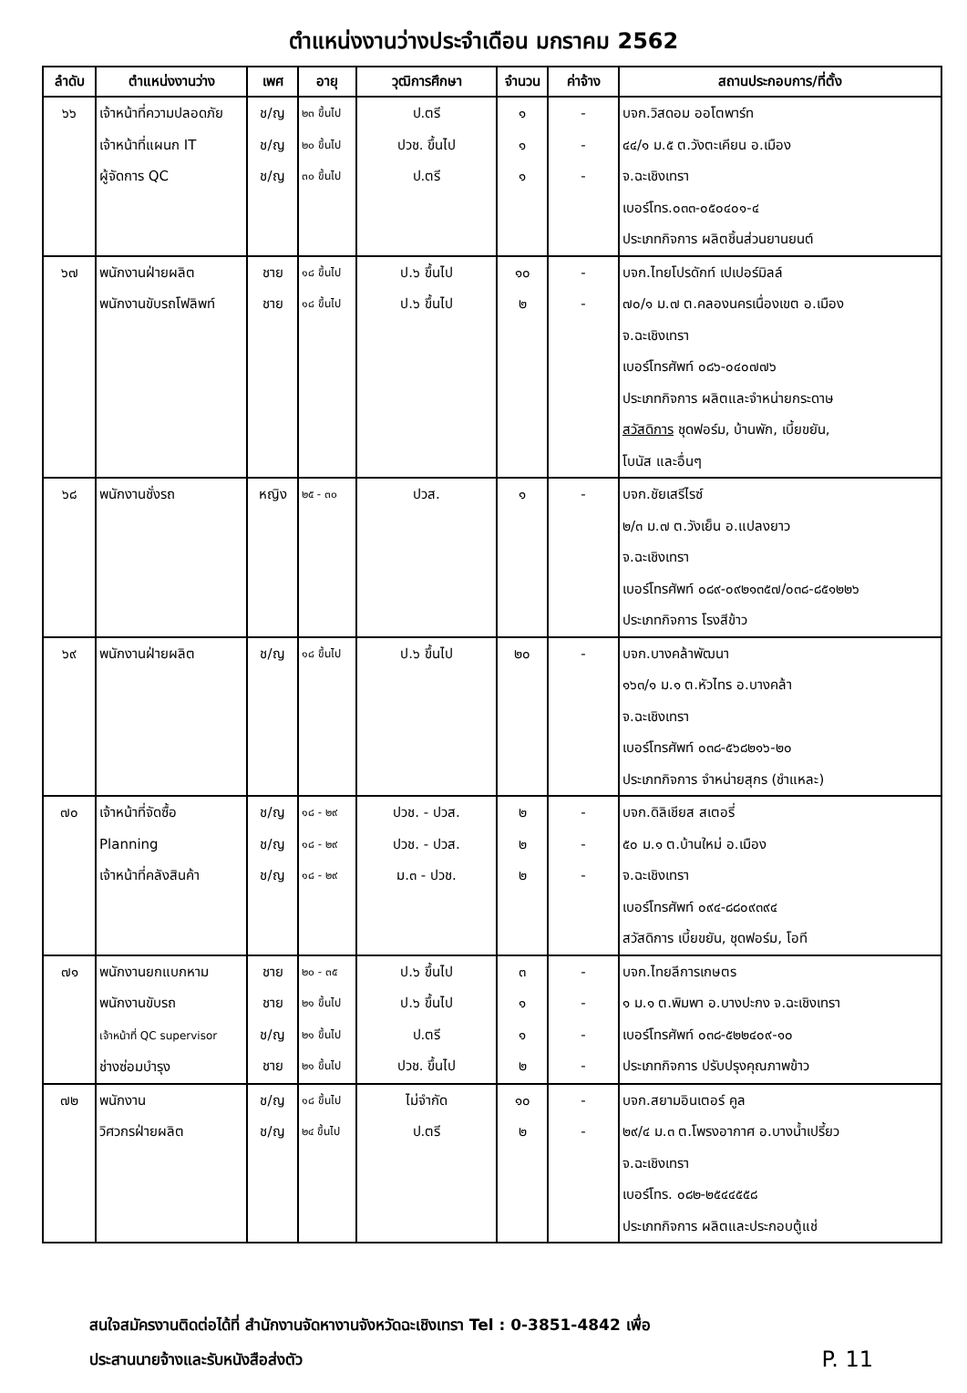ตำแหน่งงานว่างประจำเดือน มกราคม 2562
| ลำดับ | ตำแหน่งงานว่าง | เพศ | อายุ | วุฒิการศึกษา | จำนวน | ค่าจ้าง | สถานประกอบการ/ที่ตั้ง |
| --- | --- | --- | --- | --- | --- | --- | --- |
| ๖๖ | เจ้าหน้าที่ความปลอดภัย เจ้าหน้าที่แผนก IT ผู้จัดการ QC | ช/ญ ช/ญ ช/ญ | ๒๓ ขึ้นไป ๒๐ ขึ้นไป ๓๐ ขึ้นไป | ป.ตรี ปวช. ขึ้นไป ป.ตรี | ๑ ๑ ๑ | - - - | บจก.วิสดอม ออโตพาร์ท ๔๔/๑ ม.๕ ต.วังตะเคียน อ.เมือง จ.ฉะเชิงเทรา เบอร์โทร.๐๓๓-๐๕๐๔๐๑-๔ ประเภทกิจการ ผลิตชิ้นส่วนยานยนต์ |
| ๖๗ | พนักงานฝ่ายผลิต พนักงานขับรถโฟลิพท์ | ชาย ชาย | ๑๘ ขึ้นไป ๑๘ ขึ้นไป | ป.๖ ขึ้นไป ป.๖ ขึ้นไป | ๑๐ ๒ | - - | บจก.ไทยโปรดักท์ เปเปอร์มิลล์ ๗๐/๑ ม.๗ ต.คลองนครเนื่องเขต อ.เมือง จ.ฉะเชิงเทรา เบอร์โทรศัพท์ ๐๘๖-๐๔๐๗๗๖ ประเภทกิจการ ผลิตและจำหน่ายกระดาษ สวัสดิการ ชุดฟอร์ม, บ้านพัก, เบี้ยขยัน, โบนัส และอื่นๆ |
| ๖๘ | พนักงานชั่งรถ | หญิง | ๒๕ - ๓๐ | ปวส. | ๑ | - | บจก.ชัยเสรีไรซ์ ๒/๓ ม.๗ ต.วังเย็น อ.แปลงยาว จ.ฉะเชิงเทรา เบอร์โทรศัพท์ ๐๘๙-๐๙๒๑๓๕๗/๐๓๘-๘๕๑๒๒๖ ประเภทกิจการ โรงสีข้าว |
| ๖๙ | พนักงานฝ่ายผลิต | ช/ญ | ๑๘ ขึ้นไป | ป.๖ ขึ้นไป | ๒๐ | - | บจก.บางคล้าพัฒนา ๑๖๓/๑ ม.๑ ต.หัวไทร อ.บางคล้า จ.ฉะเชิงเทรา เบอร์โทรศัพท์ ๐๓๘-๕๖๘๒๑๖-๒๐ ประเภทกิจการ จำหน่ายสุกร (ชำแหละ) |
| ๗๐ | เจ้าหน้าที่จัดซื้อ Planning เจ้าหน้าที่คลังสินค้า | ช/ญ ช/ญ ช/ญ | ๑๘ - ๒๙ ๑๘ - ๒๙ ๑๘ - ๒๙ | ปวช. - ปวส. ปวช. - ปวส. ม.๓ - ปวช. | ๒ ๒ ๒ | - - - | บจก.ดิลิเชียส สเตอรี่ ๕๐ ม.๑ ต.บ้านใหม่ อ.เมือง จ.ฉะเชิงเทรา เบอร์โทรศัพท์ ๐๙๔-๘๘๐๙๓๙๔ สวัสดิการ เบี้ยขยัน, ชุดฟอร์ม, โอที |
| ๗๑ | พนักงานยกแบกหาม พนักงานขับรถ เจ้าหน้าที่ QC supervisor ช่างซ่อมบำรุง | ชาย ชาย ช/ญ ชาย | ๒๐ - ๓๕ ๒๑ ขึ้นไป ๒๑ ขึ้นไป ๒๑ ขึ้นไป | ป.๖ ขึ้นไป ป.๖ ขึ้นไป ป.ตรี ปวช. ขึ้นไป | ๓ ๑ ๑ ๒ | - - - - | บจก.ไทยลีการเกษตร ๑ ม.๑ ต.พิมพา อ.บางปะกง จ.ฉะเชิงเทรา เบอร์โทรศัพท์ ๐๓๘-๕๒๒๔๐๙-๑๐ ประเภทกิจการ ปรับปรุงคุณภาพข้าว |
| ๗๒ | พนักงาน วิศวกรฝ่ายผลิต | ช/ญ ช/ญ | ๑๘ ขึ้นไป ๒๔ ขึ้นไป | ไม่จำกัด ป.ตรี | ๑๐ ๒ | - - | บจก.สยามอินเตอร์ คูล ๒๙/๔ ม.๓ ต.โพรงอากาศ อ.บางน้ำเปรี้ยว จ.ฉะเชิงเทรา เบอร์โทร. ๐๘๒-๒๕๔๔๕๕๘ ประเภทกิจการ ผลิตและประกอบตู้แช่ |
สนใจสมัครงานติดต่อได้ที่ สำนักงานจัดหางานจังหวัดฉะเชิงเทรา Tel : 0-3851-4842 เพื่อ
P. 11 ประสานนายจ้างและรับหนังสือส่งตัว